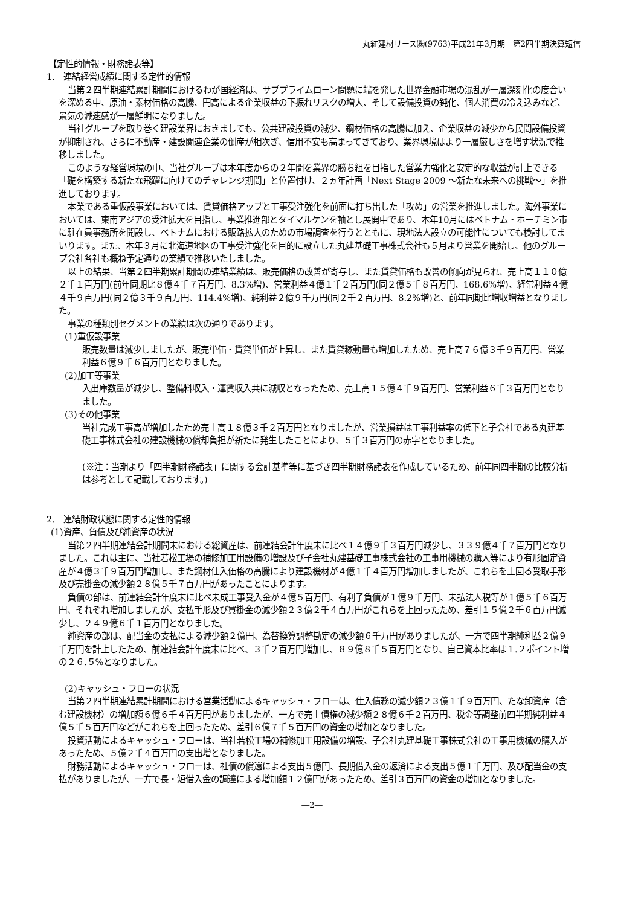丸紅建材リース㈱(9763)平成21年3月期　第2四半期決算短信
【定性的情報・財務諸表等】
1.　連結経営成績に関する定性的情報
当第２四半期連結累計期間におけるわが国経済は、サブプライムローン問題に端を発した世界金融市場の混乱が一層深刻化の度合いを深める中、原油・素材価格の高騰、円高による企業収益の下振れリスクの増大、そして設備投資の鈍化、個人消費の冷え込みなど、景気の減速感が一層鮮明になりました。
当社グループを取り巻く建設業界におきましても、公共建設投資の減少、鋼材価格の高騰に加え、企業収益の減少から民間設備投資が抑制され、さらに不動産・建設関連企業の倒産が相次ぎ、信用不安も高まってきており、業界環境はより一層厳しさを増す状況で推移しました。
このような経営環境の中、当社グループは本年度からの２年間を業界の勝ち組を目指した営業力強化と安定的な収益が計上できる「礎を構築する新たな飛躍に向けてのチャレンジ期間」と位置付け、２ヵ年計画「Next Stage 2009 ～新たな未来への挑戦～」を推進しております。
本業である重仮設事業においては、賃貸価格アップと工事受注強化を前面に打ち出した「攻め」の営業を推進しました。海外事業においては、東南アジアの受注拡大を目指し、事業推進部とタイマルケンを軸とし展開中であり、本年10月にはベトナム・ホーチミン市に駐在員事務所を開設し、ベトナムにおける販路拡大のための市場調査を行うとともに、現地法人設立の可能性についても検討してまいります。また、本年３月に北海道地区の工事受注強化を目的に設立した丸建基礎工事株式会社も５月より営業を開始し、他のグループ会社各社も概ね予定通りの業績で推移いたしました。
以上の結果、当第２四半期累計期間の連結業績は、販売価格の改善が寄与し、また賃貸価格も改善の傾向が見られ、売上高１１０億２千１百万円(前年同期比８億４千７百万円、8.3%増)、営業利益４億１千２百万円(同２億５千８百万円、168.6%増)、経常利益４億４千９百万円(同２億３千９百万円、114.4%増)、純利益２億９千万円(同２千２百万円、8.2%増)と、前年同期比増収増益となりました。
事業の種類別セグメントの業績は次の通りであります。
(1)重仮設事業
販売数量は減少しましたが、販売単価・賃貸単価が上昇し、また賃貸稼動量も増加したため、売上高７６億３千９百万円、営業利益６億９千６百万円となりました。
(2)加工等事業
入出庫数量が減少し、整備料収入・運賃収入共に減収となったため、売上高１５億４千９百万円、営業利益６千３百万円となりました。
(3)その他事業
当社完成工事高が増加したため売上高１８億３千２百万円となりましたが、営業損益は工事利益率の低下と子会社である丸建基礎工事株式会社の建設機械の償却負担が新たに発生したことにより、５千３百万円の赤字となりました。
(※注：当期より「四半期財務諸表」に関する会計基準等に基づき四半期財務諸表を作成しているため、前年同四半期の比較分析は参考として記載しております。)
2.　連結財政状態に関する定性的情報
(1)資産、負債及び純資産の状況
当第２四半期連結会計期間末における総資産は、前連結会計年度末に比べ１４億９千３百万円減少し、３３９億４千７百万円となりました。これは主に、当社若松工場の補修加工用設備の増設及び子会社丸建基礎工事株式会社の工事用機械の購入等により有形固定資産が４億３千９百万円増加し、また鋼材仕入価格の高騰により建設機材が４億１千４百万円増加しましたが、これらを上回る受取手形及び売掛金の減少額２８億５千７百万円があったことによります。
負債の部は、前連結会計年度末に比べ未成工事受入金が４億５百万円、有利子負債が１億９千万円、未払法人税等が１億５千６百万円、それぞれ増加しましたが、支払手形及び買掛金の減少額２３億２千４百万円がこれらを上回ったため、差引１５億２千６百万円減少し、２４９億６千１百万円となりました。
純資産の部は、配当金の支払による減少額２億円、為替換算調整勘定の減少額６千万円がありましたが、一方で四半期純利益２億９千万円を計上したため、前連結会計年度末に比べ、３千２百万円増加し、８９億８千５百万円となり、自己資本比率は１.２ポイント増の２６.５%となりました。
(2)キャッシュ・フローの状況
当第２四半期連結累計期間における営業活動によるキャッシュ・フローは、仕入債務の減少額２３億１千９百万円、たな卸資産（含む建設機材）の増加額６億６千４百万円がありましたが、一方で売上債権の減少額２８億６千２百万円、税金等調整前四半期純利益４億５千５百万円などがこれらを上回ったため、差引６億７千５百万円の資金の増加となりました。
投資活動によるキャッシュ・フローは、当社若松工場の補修加工用設備の増設、子会社丸建基礎工事株式会社の工事用機械の購入があったため、５億２千４百万円の支出増となりました。
財務活動によるキャッシュ・フローは、社債の償還による支出５億円、長期借入金の返済による支出５億１千万円、及び配当金の支払がありましたが、一方で長・短借入金の調達による増加額１２億円があったため、差引３百万円の資金の増加となりました。
―2―